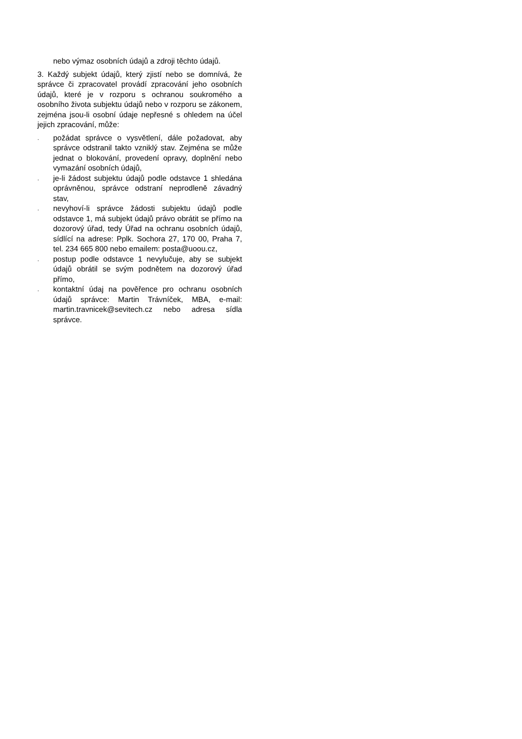nebo výmaz osobních údajů a zdroji těchto údajů.
3. Každý subjekt údajů, který zjistí nebo se domnívá, že správce či zpracovatel provádí zpracování jeho osobních údajů, které je v rozporu s ochranou soukromého a osobního života subjektu údajů nebo v rozporu se zákonem, zejména jsou-li osobní údaje nepřesné s ohledem na účel jejich zpracování, může:
. požádat správce o vysvětlení, dále požadovat, aby správce odstranil takto vzniklý stav. Zejména se může jednat o blokování, provedení opravy, doplnění nebo vymazání osobních údajů,
. je-li žádost subjektu údajů podle odstavce 1 shledána oprávněnou, správce odstraní neprodleně závadný stav,
. nevyhoví-li správce žádosti subjektu údajů podle odstavce 1, má subjekt údajů právo obrátit se přímo na dozorový úřad, tedy Úřad na ochranu osobních údajů, sídlící na adrese: Pplk. Sochora 27, 170 00, Praha 7, tel. 234 665 800 nebo emailem: posta@uoou.cz,
. postup podle odstavce 1 nevylučuje, aby se subjekt údajů obrátil se svým podnětem na dozorový úřad přímo,
. kontaktní údaj na pověřence pro ochranu osobních údajů správce: Martin Trávníček, MBA, e-mail: martin.travnicek@sevitech.cz nebo adresa sídla správce.